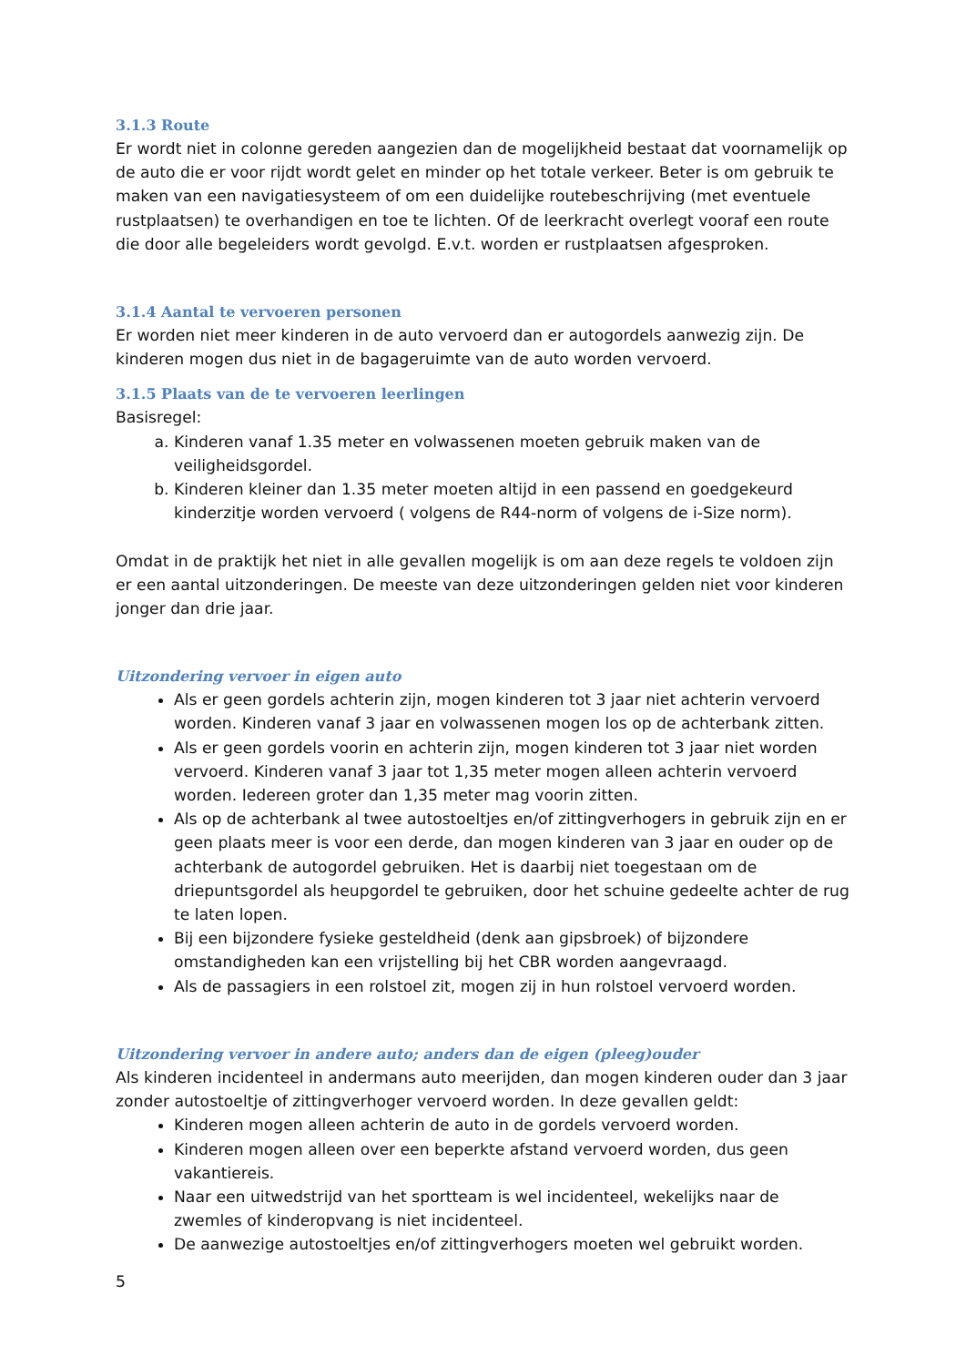3.1.3 Route
Er wordt niet in colonne gereden aangezien dan de mogelijkheid bestaat dat voornamelijk op de auto die er voor rijdt wordt gelet en minder op het totale verkeer. Beter is om gebruik te maken van een navigatiesysteem of om een duidelijke routebeschrijving (met eventuele rustplaatsen) te overhandigen en toe te lichten. Of de leerkracht overlegt vooraf een route die door alle begeleiders wordt gevolgd. E.v.t. worden er rustplaatsen afgesproken.
3.1.4 Aantal te vervoeren personen
Er worden niet meer kinderen in de auto vervoerd dan er autogordels aanwezig zijn. De kinderen mogen dus niet in de bagageruimte van de auto worden vervoerd.
3.1.5 Plaats van de te vervoeren leerlingen
Basisregel:
a. Kinderen vanaf 1.35 meter en volwassenen moeten gebruik maken van de veiligheidsgordel.
b. Kinderen kleiner dan 1.35 meter moeten altijd in een passend en goedgekeurd kinderzitje worden vervoerd ( volgens de R44-norm of volgens de i-Size norm).
Omdat in de praktijk het niet in alle gevallen mogelijk is om aan deze regels te voldoen zijn er een aantal uitzonderingen. De meeste van deze uitzonderingen gelden niet voor kinderen jonger dan drie jaar.
Uitzondering vervoer in eigen auto
Als er geen gordels achterin zijn, mogen kinderen tot 3 jaar niet achterin vervoerd worden. Kinderen vanaf 3 jaar en volwassenen mogen los op de achterbank zitten.
Als er geen gordels voorin en achterin zijn, mogen kinderen tot 3 jaar niet worden vervoerd. Kinderen vanaf 3 jaar tot 1,35 meter mogen alleen achterin vervoerd worden. Iedereen groter dan 1,35 meter mag voorin zitten.
Als op de achterbank al twee autostoeltjes en/of zittingverhogers in gebruik zijn en er geen plaats meer is voor een derde, dan mogen kinderen van 3 jaar en ouder op de achterbank de autogordel gebruiken. Het is daarbij niet toegestaan om de driepuntsgordel als heupgordel te gebruiken, door het schuine gedeelte achter de rug te laten lopen.
Bij een bijzondere fysieke gesteldheid (denk aan gipsbroek) of bijzondere omstandigheden kan een vrijstelling bij het CBR worden aangevraagd.
Als de passagiers in een rolstoel zit, mogen zij in hun rolstoel vervoerd worden.
Uitzondering vervoer in andere auto; anders dan de eigen (pleeg)ouder
Als kinderen incidenteel in andermans auto meerijden, dan mogen kinderen ouder dan 3 jaar zonder autostoeltje of zittingverhoger vervoerd worden. In deze gevallen geldt:
Kinderen mogen alleen achterin de auto in de gordels vervoerd worden.
Kinderen mogen alleen over een beperkte afstand vervoerd worden, dus geen vakantiereis.
Naar een uitwedstrijd van het sportteam is wel incidenteel, wekelijks naar de zwemles of kinderopvang is niet incidenteel.
De aanwezige autostoeltjes en/of zittingverhogers moeten wel gebruikt worden.
5